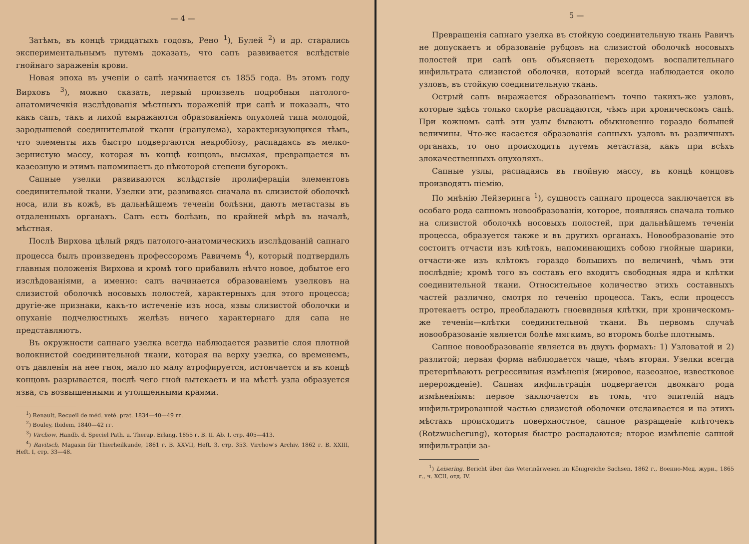— 4 —
Затѣмъ, въ концѣ тридцатыхъ годовъ, Рено <sup>1</sup>), Булей <sup>2</sup>) и др. старались экспериментальнымъ путемъ доказать, что сапъ развивается вслѣдствіе гнойнаго зараженія крови.
Новая эпоха въ ученіи о сапѣ начинается съ 1855 года. Въ этомъ году Вирховъ <sup>3</sup>), можно сказать, первый произвелъ подробныя патолого-анатомичечкія изслѣдованія мѣстныхъ пораженій при сапѣ и показалъ, что какъ сапъ, такъ и лихой выражаются образованіемъ опухолей типа молодой, зародышевой соединительной ткани (гранулема), характеризующихся тѣмъ, что элементы ихъ быстро подвергаются некробіозу, распадаясь въ мелко-зернистую массу, которая въ концѣ концовъ, высыхая, превращается въ казеозную и этимъ напоминаетъ до нѣкоторой степени бугорокъ.
Сапные узелки развиваются вслѣдствіе пролифераціи элементовъ соединительной ткани. Узелки эти, развиваясь сначала въ слизистой оболочкѣ носа, или въ кожѣ, въ дальнѣйшемъ теченіи болѣзни, даютъ метастазы въ отдаленныхъ органахъ. Сапъ есть болѣзнь, по крайней мѣрѣ въ началѣ, мѣстная.
Послѣ Вирхова цѣлый рядъ патолого-анатомическихъ изслѣдованій сапнаго процесса былъ произведенъ профессоромъ Равичемъ <sup>4</sup>), который подтвердилъ главныя положенія Вирхова и кромѣ того прибавилъ нѣчто новое, добытое его изслѣдованіями, а именно: сапъ начинается образованіемъ узелковъ на слизистой оболочкѣ носовыхъ полостей, характерныхъ для этого процесса; другіе-же признаки, какъ-то истеченіе изъ носа, язвы слизистой оболочки и опуханіе подчелюстныхъ желѣзъ ничего характернаго для сапа не представляютъ.
Въ окружности сапнаго узелка всегда наблюдается развитіе слоя плотной волокнистой соединительной ткани, которая на верху узелка, со временемъ, отъ давленія на нее гноя, мало по малу атрофируется, истончается и въ концѣ концовъ разрывается, послѣ чего гной вытекаетъ и на мѣстѣ узла образуется язва, съ возвышенными и утолщенными краями.
<sup>1</sup>) Renault, Recueil de méd. veté. prat. 1834—40—49 гг.
<sup>2</sup>) Bouley, Ibidem, 1840—42 гг.
<sup>3</sup>) Virchow, Handb. d. Speciel Path. u. Therap. Erlang. 1855 г. B. II. Ab. I, стр. 405—413.
<sup>4</sup>) Ravitsch, Magasin für Thierheilkunde, 1861 г. B. XXVII, Heft. 3, стр. 353. Virchow's Archiv, 1862 г. B. XXIII, Heft. I, стр. 33—48.
5 —
Превращенія сапнаго узелка въ стойкую соединительную ткань Равичъ не допускаетъ и образованіе рубцовъ на слизистой оболочкѣ носовыхъ полостей при сапѣ онъ объясняетъ переходомъ воспалительнаго инфильтрата слизистой оболочки, который всегда наблюдается около узловъ, въ стойкую соединительную ткань.
Острый сапъ выражается образованіемъ точно такихъ-же узловъ, которые здѣсь только скорѣе распадаются, чѣмъ при хроническомъ сапѣ. При кожномъ сапѣ эти узлы бываютъ обыкновенно гораздо большей величины. Что-же касается образованія сапныхъ узловъ въ различныхъ органахъ, то оно происходитъ путемъ метастаза, какъ при всѣхъ злокачественныхъ опухоляхъ.
Сапные узлы, распадаясь въ гнойную массу, въ концѣ концовъ производятъ піемію.
По мнѣнію Лейзеринга <sup>1</sup>), сущность сапнаго процесса заключается въ особаго рода сапномъ новообразованіи, которое, появляясь сначала только на слизистой оболочкѣ носовыхъ полостей, при дальнѣйшемъ теченіи процесса, образуется также и въ другихъ органахъ. Новообразованіе это состоитъ отчасти изъ клѣтокъ, напоминающихъ собою гнойные шарики, отчасти-же изъ клѣтокъ гораздо большихъ по величинѣ, чѣмъ эти послѣдніе; кромѣ того въ составъ его входятъ свободныя ядра и клѣтки соединительной ткани. Относительное количество этихъ составныхъ частей различно, смотря по теченію процесса. Такъ, если процессъ протекаетъ остро, преобладаютъ гноевидныя клѣтки, при хроническомъ-же теченіи—клѣтки соединительной ткани. Въ первомъ случаѣ новообразованіе является болѣе мягкимъ, во второмъ болѣе плотнымъ.
Сапное новообразованіе является въ двухъ формахъ: 1) Узловатой и 2) разлитой; первая форма наблюдается чаще, чѣмъ вторая. Узелки всегда претерпѣваютъ регрессивныя измѣненія (жировое, казеозное, известковое перерожденіе). Сапная инфильтрація подвергается двоякаго рода измѣненіямъ: первое заключается въ томъ, что эпителій надъ инфильтрированной частью слизистой оболочки отслаивается и на этихъ мѣстахъ происходитъ поверхностное, сапное разращеніе клѣточекъ (Rotzwucherung), которыя быстро распадаются; второе измѣненіе сапной инфильтраціи за-
<sup>1</sup>) Leisering. Bericht über das Veterinärwesen im Königreiche Sachsen, 1862 г., Военно-Мед. журн., 1865 г., ч. XCII, отд. IV.